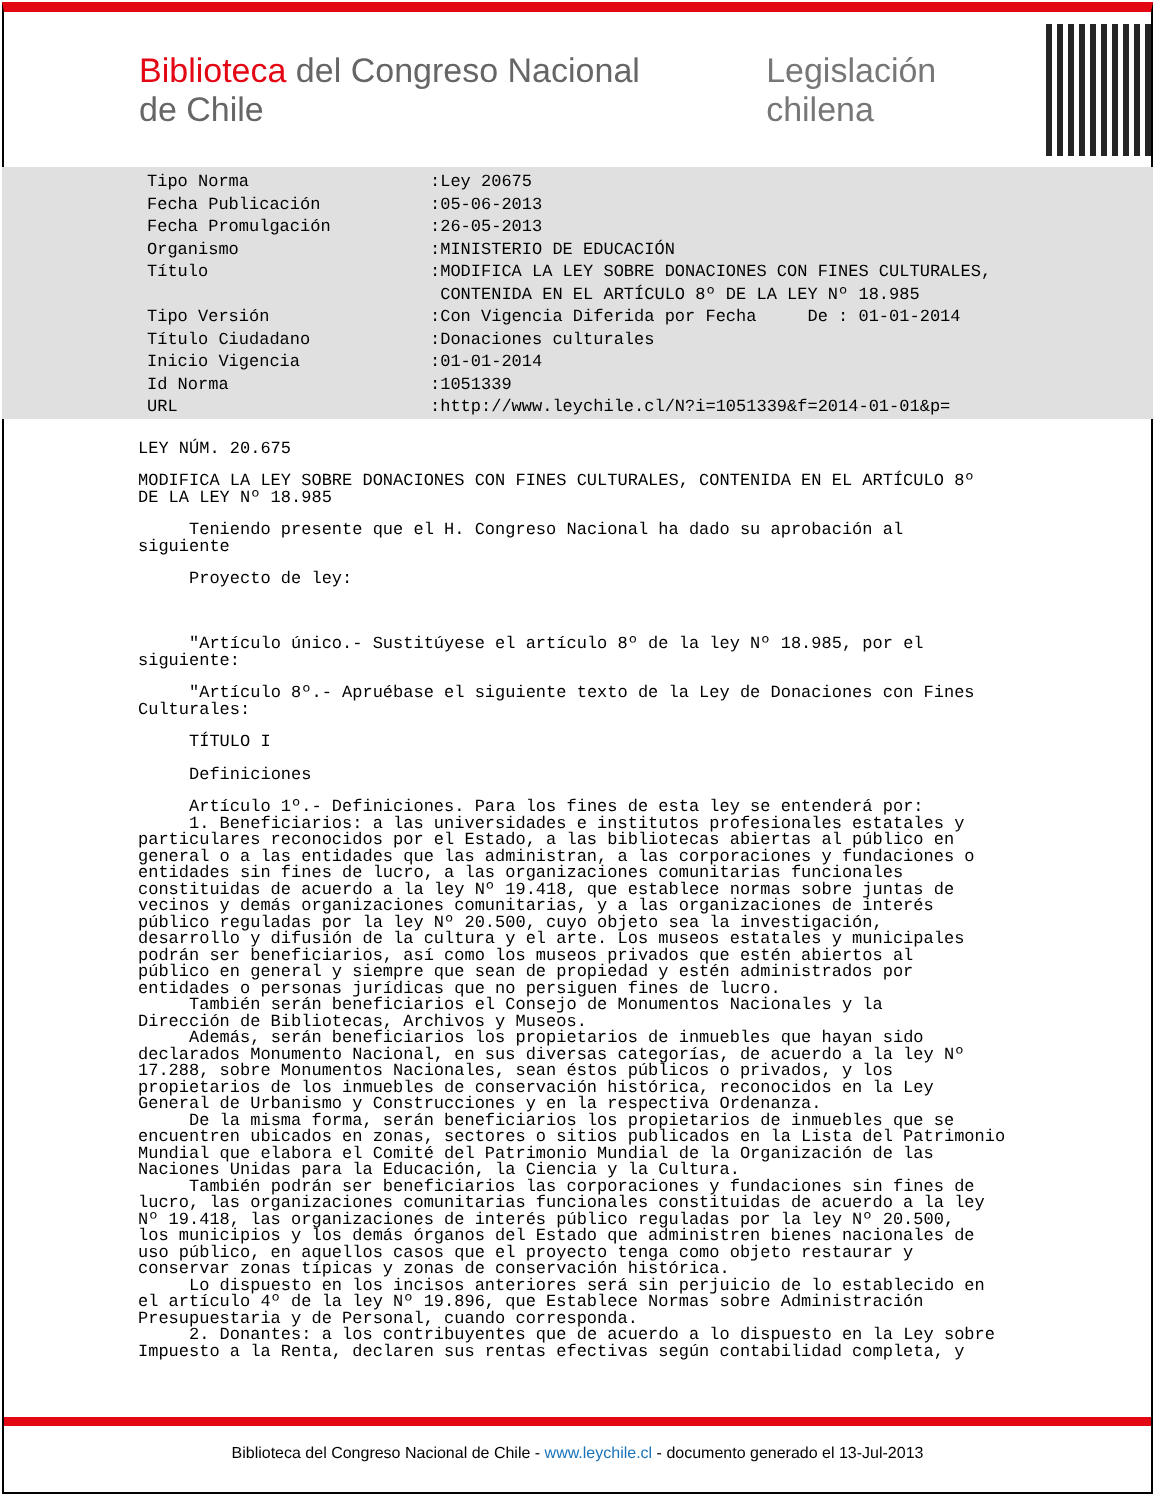Biblioteca del Congreso Nacional de Chile Legislación chilena
| Tipo Norma | :Ley 20675 |
| Fecha Publicación | :05-06-2013 |
| Fecha Promulgación | :26-05-2013 |
| Organismo | :MINISTERIO DE EDUCACIÓN |
| Título | :MODIFICA LA LEY SOBRE DONACIONES CON FINES CULTURALES, CONTENIDA EN EL ARTÍCULO 8º DE LA LEY Nº 18.985 |
| Tipo Versión | :Con Vigencia Diferida por Fecha De : 01-01-2014 |
| Título Ciudadano | :Donaciones culturales |
| Inicio Vigencia | :01-01-2014 |
| Id Norma | :1051339 |
| URL | :http://www.leychile.cl/N?i=1051339&f=2014-01-01&p= |
LEY NÚM. 20.675
MODIFICA LA LEY SOBRE DONACIONES CON FINES CULTURALES, CONTENIDA EN EL ARTÍCULO 8º DE LA LEY Nº 18.985
Teniendo presente que el H. Congreso Nacional ha dado su aprobación al siguiente
Proyecto de ley:
"Artículo único.- Sustitúyese el artículo 8º de la ley Nº 18.985, por el siguiente:
"Artículo 8º.- Apruébase el siguiente texto de la Ley de Donaciones con Fines Culturales:
TÍTULO I
Definiciones
Artículo 1º.- Definiciones. Para los fines de esta ley se entenderá por: 1. Beneficiarios: a las universidades e institutos profesionales estatales y particulares reconocidos por el Estado, a las bibliotecas abiertas al público en general o a las entidades que las administran, a las corporaciones y fundaciones o entidades sin fines de lucro, a las organizaciones comunitarias funcionales constituidas de acuerdo a la ley Nº 19.418, que establece normas sobre juntas de vecinos y demás organizaciones comunitarias, y a las organizaciones de interés público reguladas por la ley Nº 20.500, cuyo objeto sea la investigación, desarrollo y difusión de la cultura y el arte. Los museos estatales y municipales podrán ser beneficiarios, así como los museos privados que estén abiertos al público en general y siempre que sean de propiedad y estén administrados por entidades o personas jurídicas que no persiguen fines de lucro. También serán beneficiarios el Consejo de Monumentos Nacionales y la Dirección de Bibliotecas, Archivos y Museos. Además, serán beneficiarios los propietarios de inmuebles que hayan sido declarados Monumento Nacional, en sus diversas categorías, de acuerdo a la ley Nº 17.288, sobre Monumentos Nacionales, sean éstos públicos o privados, y los propietarios de los inmuebles de conservación histórica, reconocidos en la Ley General de Urbanismo y Construcciones y en la respectiva Ordenanza. De la misma forma, serán beneficiarios los propietarios de inmuebles que se encuentren ubicados en zonas, sectores o sitios publicados en la Lista del Patrimonio Mundial que elabora el Comité del Patrimonio Mundial de la Organización de las Naciones Unidas para la Educación, la Ciencia y la Cultura. También podrán ser beneficiarios las corporaciones y fundaciones sin fines de lucro, las organizaciones comunitarias funcionales constituidas de acuerdo a la ley Nº 19.418, las organizaciones de interés público reguladas por la ley Nº 20.500, los municipios y los demás órganos del Estado que administren bienes nacionales de uso público, en aquellos casos que el proyecto tenga como objeto restaurar y conservar zonas típicas y zonas de conservación histórica. Lo dispuesto en los incisos anteriores será sin perjuicio de lo establecido en el artículo 4º de la ley Nº 19.896, que Establece Normas sobre Administración Presupuestaria y de Personal, cuando corresponda. 2. Donantes: a los contribuyentes que de acuerdo a lo dispuesto en la Ley sobre Impuesto a la Renta, declaren sus rentas efectivas según contabilidad completa, y
Biblioteca del Congreso Nacional de Chile - www.leychile.cl - documento generado el 13-Jul-2013